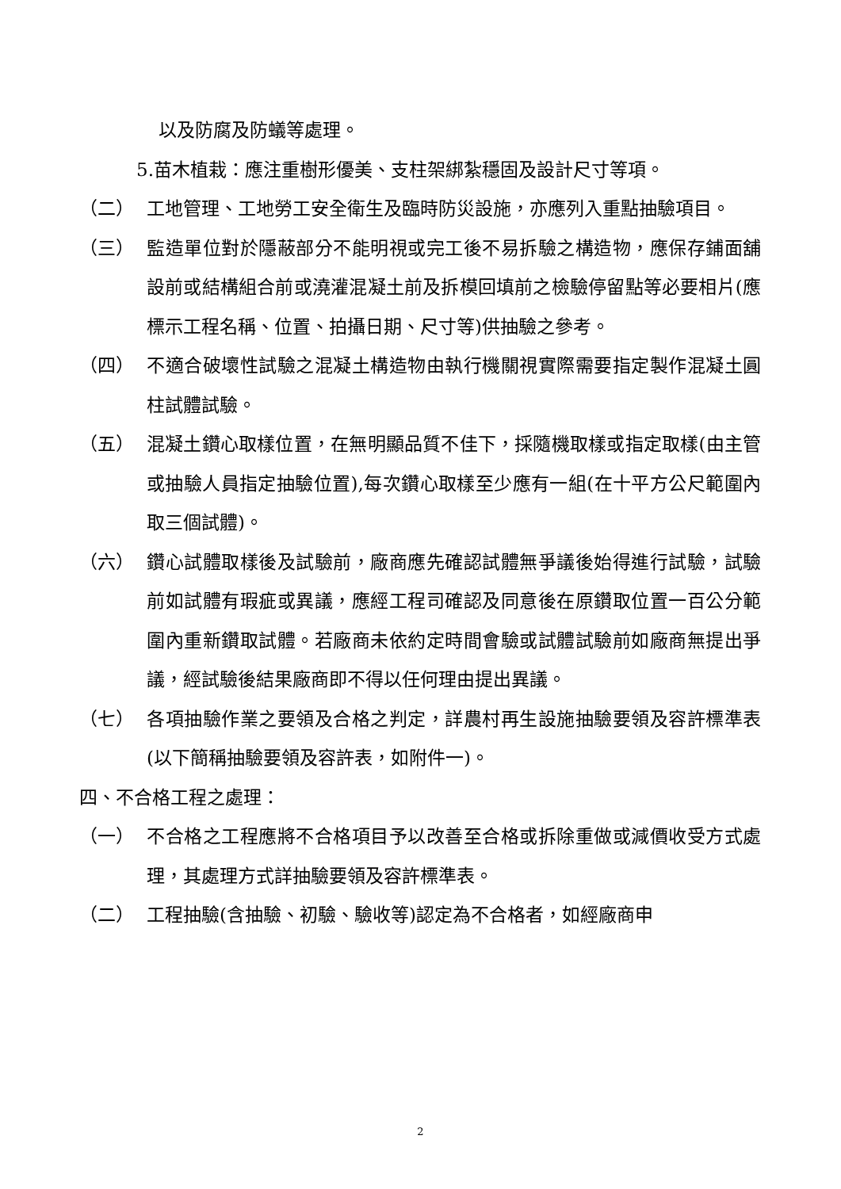以及防腐及防蟻等處理。
5.苗木植栽：應注重樹形優美、支柱架綁紮穩固及設計尺寸等項。
（二） 工地管理、工地勞工安全衛生及臨時防災設施，亦應列入重點抽驗項目。
（三） 監造單位對於隱蔽部分不能明視或完工後不易拆驗之構造物，應保存鋪面舖設前或結構組合前或澆灌混凝土前及拆模回填前之檢驗停留點等必要相片(應標示工程名稱、位置、拍攝日期、尺寸等)供抽驗之參考。
（四） 不適合破壞性試驗之混凝土構造物由執行機關視實際需要指定製作混凝土圓柱試體試驗。
（五） 混凝土鑽心取樣位置，在無明顯品質不佳下，採隨機取樣或指定取樣(由主管或抽驗人員指定抽驗位置),每次鑽心取樣至少應有一組(在十平方公尺範圍內取三個試體)。
（六） 鑽心試體取樣後及試驗前，廠商應先確認試體無爭議後始得進行試驗，試驗前如試體有瑕疵或異議，應經工程司確認及同意後在原鑽取位置一百公分範圍內重新鑽取試體。若廠商未依約定時間會驗或試體試驗前如廠商無提出爭議，經試驗後結果廠商即不得以任何理由提出異議。
（七） 各項抽驗作業之要領及合格之判定，詳農村再生設施抽驗要領及容許標準表 (以下簡稱抽驗要領及容許表，如附件一)。
四、不合格工程之處理：
（一） 不合格之工程應將不合格項目予以改善至合格或拆除重做或減價收受方式處理，其處理方式詳抽驗要領及容許標準表。
（二） 工程抽驗(含抽驗、初驗、驗收等)認定為不合格者，如經廠商申
2